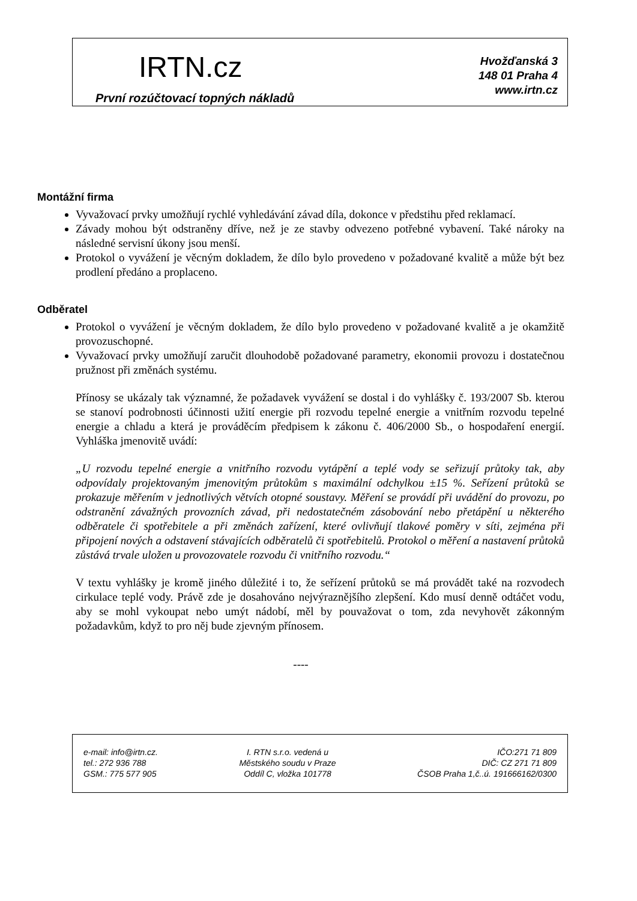IRTN.cz
První rozúčtovací topných nákladů
Hvožďanská 3
148 01 Praha 4
www.irtn.cz
Montážní firma
Vyvažovací prvky umožňují rychlé vyhledávání závad díla, dokonce v předstihu před reklamací.
Závady mohou být odstraněny dříve, než je ze stavby odvezeno potřebné vybavení. Také nároky na následné servisní úkony jsou menší.
Protokol o vyvážení je věcným dokladem, že dílo bylo provedeno v požadované kvalitě a může být bez prodlení předáno a proplaceno.
Odběratel
Protokol o vyvážení je věcným dokladem, že dílo bylo provedeno v požadované kvalitě a je okamžitě provozuschopné.
Vyvažovací prvky umožňují zaručit dlouhodobě požadované parametry, ekonomii provozu i dostatečnou pružnost při změnách systému.
Přínosy se ukázaly tak významné, že požadavek vyvážení se dostal i do vyhlášky č. 193/2007 Sb. kterou se stanoví podrobnosti účinnosti užití energie při rozvodu tepelné energie a vnitřním rozvodu tepelné energie a chladu a která je prováděcím předpisem k zákonu č. 406/2000 Sb., o hospodaření energií. Vyhláška jmenovitě uvádí:
„U rozvodu tepelné energie a vnitřního rozvodu vytápění a teplé vody se seřizují průtoky tak, aby odpovídaly projektovaným jmenovitým průtokům s maximální odchylkou ±15 %. Seřízení průtoků se prokazuje měřením v jednotlivých větvích otopné soustavy. Měření se provádí při uvádění do provozu, po odstranění závažných provozních závad, při nedostatečném zásobování nebo přetápění u některého odběratele či spotřebitele a při změnách zařízení, které ovlivňují tlakové poměry v síti, zejména při připojení nových a odstavení stávajících odběratelů či spotřebitelů. Protokol o měření a nastavení průtoků zůstává trvale uložen u provozovatele rozvodu či vnitřního rozvodu.“
V textu vyhlášky je kromě jiného důležité i to, že seřízení průtoků se má provádět také na rozvodech cirkulace teplé vody. Právě zde je dosahováno nejvýraznějšího zlepšení. Kdo musí denně odtáčet vodu, aby se mohl vykoupat nebo umýt nádobí, měl by pouvažovat o tom, zda nevyhovět zákonným požadavkům, když to pro něj bude zjevným přínosem.
----
e-mail: info@irtn.cz.
tel.: 272 936 788
GSM.: 775 577 905
I. RTN s.r.o. vedená u
Městského soudu v Praze
Oddíl C, vložka 101778
IČO:271 71 809
DIČ: CZ 271 71 809
ČSOB Praha 1,č..ú. 191666162/0300